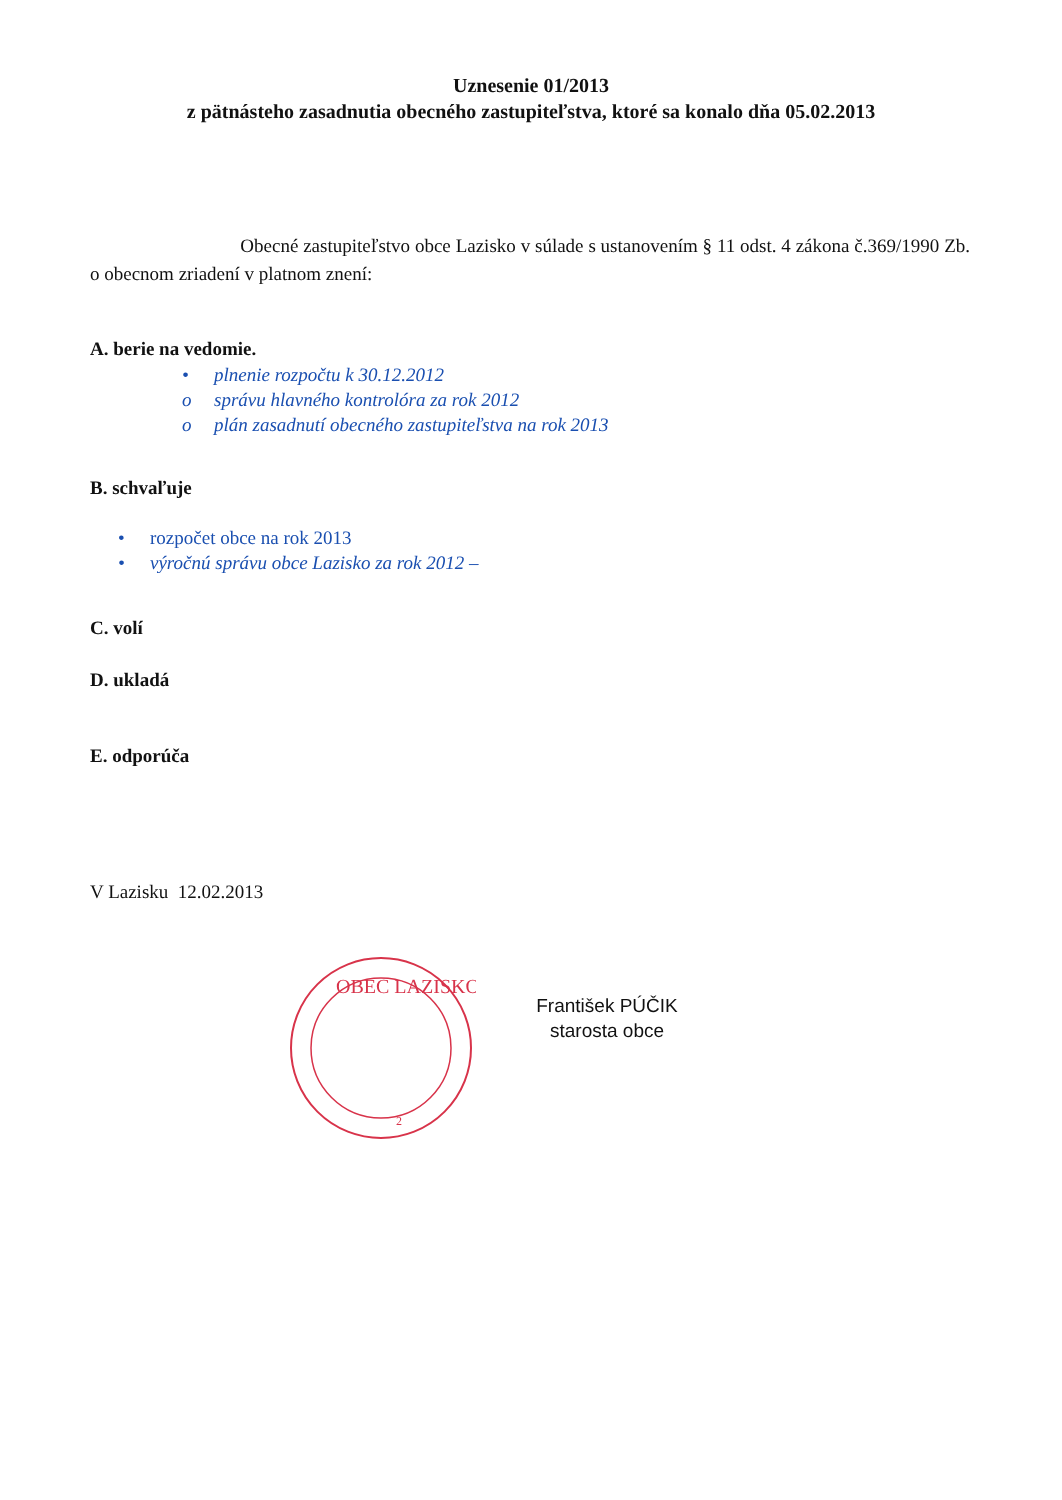Uznesenie 01/2013
z pätnásteho zasadnutia obecného zastupiteľstva, ktoré sa konalo dňa 05.02.2013
Obecné zastupiteľstvo obce Lazisko v súlade s ustanovením § 11 odst. 4 zákona č.369/1990 Zb. o obecnom zriadení v platnom znení:
A. berie na vedomie.
• plnenie rozpočtu k 30.12.2012
o správu hlavného kontrolóra za rok 2012
o plán zasadnutí obecného zastupiteľstva na rok 2013
B. schvaľuje
• rozpočet obce na rok 2013
• výročnú správu obce Lazisko za rok 2012 –
C. volí
D. ukladá
E. odporúča
V Lazisku 12.02.2013
OBEC LAZISKO
2
František PÚČIK
starosta obce